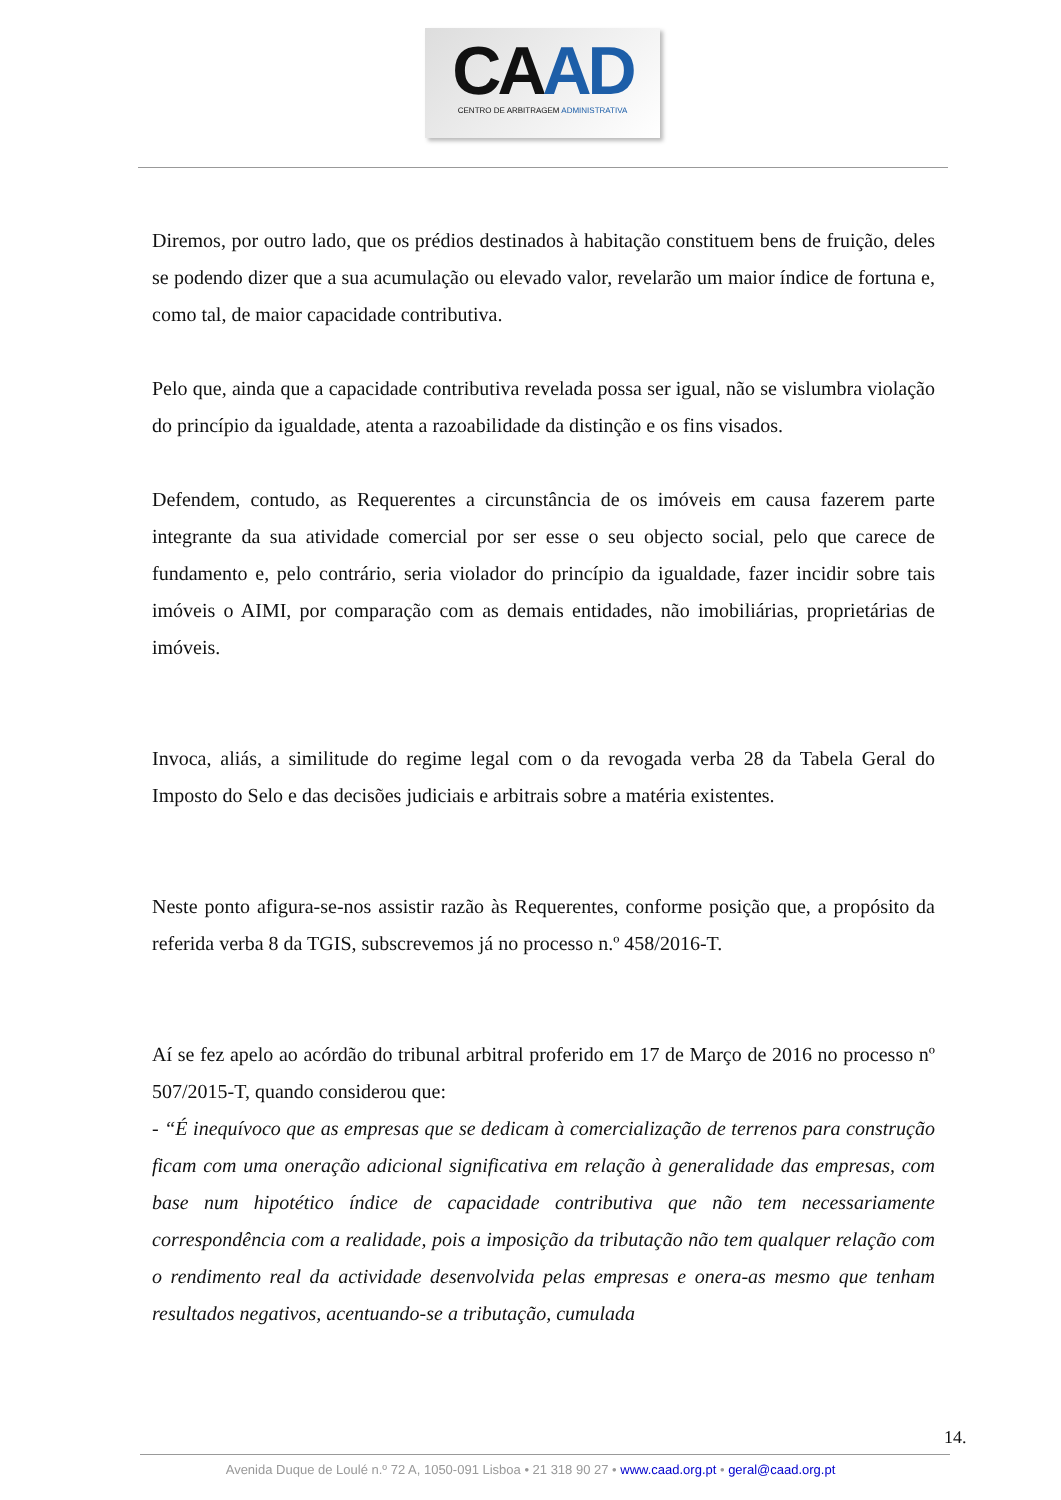CAAD
CENTRO DE ARBITRAGEM ADMINISTRATIVA
Diremos, por outro lado, que os prédios destinados à habitação constituem bens de fruição, deles se podendo dizer que a sua acumulação ou elevado valor, revelarão um maior índice de fortuna e, como tal, de maior capacidade contributiva.
Pelo que, ainda que a capacidade contributiva revelada possa ser igual, não se vislumbra violação do princípio da igualdade, atenta a razoabilidade da distinção e os fins visados.
Defendem, contudo, as Requerentes a circunstância de os imóveis em causa fazerem parte integrante da sua atividade comercial por ser esse o seu objecto social, pelo que carece de fundamento e, pelo contrário, seria violador do princípio da igualdade, fazer incidir sobre tais imóveis o AIMI, por comparação com as demais entidades, não imobiliárias, proprietárias de imóveis.
Invoca, aliás, a similitude do regime legal com o da revogada verba 28 da Tabela Geral do Imposto do Selo e das decisões judiciais e arbitrais sobre a matéria existentes.
Neste ponto afigura-se-nos assistir razão às Requerentes, conforme posição que, a propósito da referida verba 8 da TGIS, subscrevemos já no processo n.º 458/2016-T.
Aí se fez apelo ao acórdão do tribunal arbitral proferido em 17 de Março de 2016 no processo nº 507/2015-T, quando considerou que:
- “É inequívoco que as empresas que se dedicam à comercialização de terrenos para construção ficam com uma oneração adicional significativa em relação à generalidade das empresas, com base num hipotético índice de capacidade contributiva que não tem necessariamente correspondência com a realidade, pois a imposição da tributação não tem qualquer relação com o rendimento real da actividade desenvolvida pelas empresas e onera-as mesmo que tenham resultados negativos, acentuando-se a tributação, cumulada
14.
Avenida Duque de Loulé n.º 72 A, 1050-091 Lisboa • 21 318 90 27 • www.caad.org.pt • geral@caad.org.pt